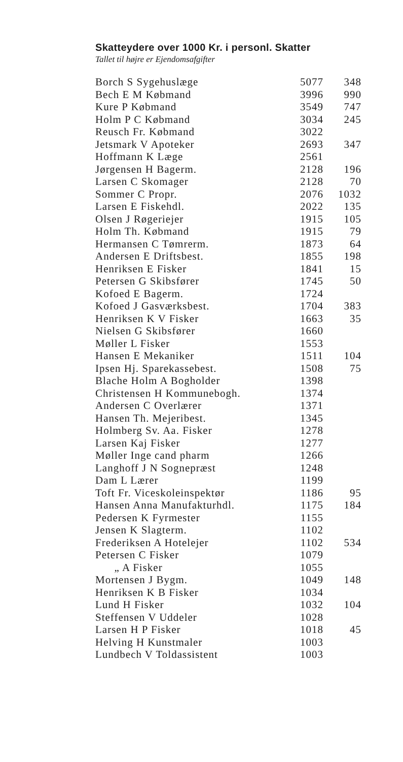Skatteydere over 1000 Kr. i personl. Skatter
Tallet til højre er Ejendomsafgifter
| Borch S Sygehuslæge | 5077 | 348 |
| Bech E M Købmand | 3996 | 990 |
| Kure P Købmand | 3549 | 747 |
| Holm P C Købmand | 3034 | 245 |
| Reusch Fr. Købmand | 3022 | |
| Jetsmark V Apoteker | 2693 | 347 |
| Hoffmann K Læge | 2561 | |
| Jørgensen H Bagerm. | 2128 | 196 |
| Larsen C Skomager | 2128 | 70 |
| Sommer C Propr. | 2076 | 1032 |
| Larsen E Fiskehdl. | 2022 | 135 |
| Olsen J Røgeriejer | 1915 | 105 |
| Holm Th. Købmand | 1915 | 79 |
| Hermansen C Tømrerm. | 1873 | 64 |
| Andersen E Driftsbest. | 1855 | 198 |
| Henriksen E Fisker | 1841 | 15 |
| Petersen G Skibsfører | 1745 | 50 |
| Kofoed E Bagerm. | 1724 | |
| Kofoed J Gasværksbest. | 1704 | 383 |
| Henriksen K V Fisker | 1663 | 35 |
| Nielsen G Skibsfører | 1660 | |
| Møller L Fisker | 1553 | |
| Hansen E Mekaniker | 1511 | 104 |
| Ipsen Hj. Sparekassebest. | 1508 | 75 |
| Blache Holm A Bogholder | 1398 | |
| Christensen H Kommunebogh. | 1374 | |
| Andersen C Overlærer | 1371 | |
| Hansen Th. Mejeribest. | 1345 | |
| Holmberg Sv. Aa. Fisker | 1278 | |
| Larsen Kaj Fisker | 1277 | |
| Møller Inge cand pharm | 1266 | |
| Langhoff J N Sognepræst | 1248 | |
| Dam L Lærer | 1199 | |
| Toft Fr. Viceskoleinspektør | 1186 | 95 |
| Hansen Anna Manufakturhdl. | 1175 | 184 |
| Pedersen K Fyrmester | 1155 | |
| Jensen K Slagterm. | 1102 | |
| Frederiksen A Hotelejer | 1102 | 534 |
| Petersen C Fisker | 1079 | |
| „ A Fisker | 1055 | |
| Mortensen J Bygm. | 1049 | 148 |
| Henriksen K B Fisker | 1034 | |
| Lund H Fisker | 1032 | 104 |
| Steffensen V Uddeler | 1028 | |
| Larsen H P Fisker | 1018 | 45 |
| Helving H Kunstmaler | 1003 | |
| Lundbech V Toldassistent | 1003 | |